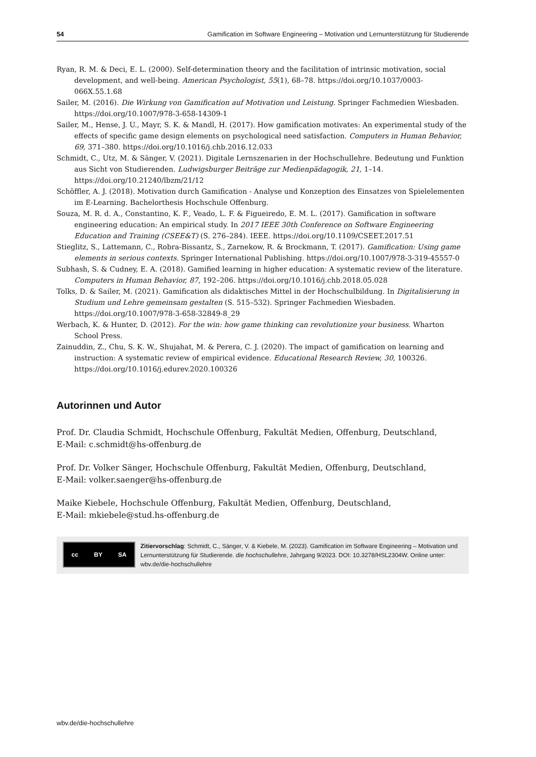54 Gamification im Software Engineering – Motivation und Lernunterstützung für Studierende
Ryan, R. M. & Deci, E. L. (2000). Self-determination theory and the facilitation of intrinsic motivation, social development, and well-being. American Psychologist, 55(1), 68–78. https://doi.org/10.1037/0003-066X.55.1.68
Sailer, M. (2016). Die Wirkung von Gamification auf Motivation und Leistung. Springer Fachmedien Wiesbaden. https://doi.org/10.1007/978-3-658-14309-1
Sailer, M., Hense, J. U., Mayr, S. K. & Mandl, H. (2017). How gamification motivates: An experimental study of the effects of specific game design elements on psychological need satisfaction. Computers in Human Behavior, 69, 371–380. https://doi.org/10.1016/j.chb.2016.12.033
Schmidt, C., Utz, M. & Sänger, V. (2021). Digitale Lernszenarien in der Hochschullehre. Bedeutung und Funktion aus Sicht von Studierenden. Ludwigsburger Beiträge zur Medienpädagogik, 21, 1–14. https://doi.org/10.21240/lbzm/21/12
Schöffler, A. J. (2018). Motivation durch Gamification - Analyse und Konzeption des Einsatzes von Spielelementen im E-Learning. Bachelorthesis Hochschule Offenburg.
Souza, M. R. d. A., Constantino, K. F., Veado, L. F. & Figueiredo, E. M. L. (2017). Gamification in software engineering education: An empirical study. In 2017 IEEE 30th Conference on Software Engineering Education and Training (CSEE&T) (S. 276–284). IEEE. https://doi.org/10.1109/CSEET.2017.51
Stieglitz, S., Lattemann, C., Robra-Bissantz, S., Zarnekow, R. & Brockmann, T. (2017). Gamification: Using game elements in serious contexts. Springer International Publishing. https://doi.org/10.1007/978-3-319-45557-0
Subhash, S. & Cudney, E. A. (2018). Gamified learning in higher education: A systematic review of the literature. Computers in Human Behavior, 87, 192–206. https://doi.org/10.1016/j.chb.2018.05.028
Tolks, D. & Sailer, M. (2021). Gamification als didaktisches Mittel in der Hochschulbildung. In Digitalisierung in Studium und Lehre gemeinsam gestalten (S. 515–532). Springer Fachmedien Wiesbaden. https://doi.org/10.1007/978-3-658-32849-8_29
Werbach, K. & Hunter, D. (2012). For the win: how game thinking can revolutionize your business. Wharton School Press.
Zainuddin, Z., Chu, S. K. W., Shujahat, M. & Perera, C. J. (2020). The impact of gamification on learning and instruction: A systematic review of empirical evidence. Educational Research Review, 30, 100326. https://doi.org/10.1016/j.edurev.2020.100326
Autorinnen und Autor
Prof. Dr. Claudia Schmidt, Hochschule Offenburg, Fakultät Medien, Offenburg, Deutschland,
E-Mail: c.schmidt@hs-offenburg.de
Prof. Dr. Volker Sänger, Hochschule Offenburg, Fakultät Medien, Offenburg, Deutschland,
E-Mail: volker.saenger@hs-offenburg.de
Maike Kiebele, Hochschule Offenburg, Fakultät Medien, Offenburg, Deutschland,
E-Mail: mkiebele@stud.hs-offenburg.de
cc BY SA
Zitiervorschlag: Schmidt, C., Sänger, V. & Kiebele, M. (2023). Gamification im Software Engineering – Motivation und Lernunterstützung für Studierende. die hochschullehre, Jahrgang 9/2023. DOI: 10.3278/HSL2304W. Online unter: wbv.de/die-hochschullehre
wbv.de/die-hochschullehre